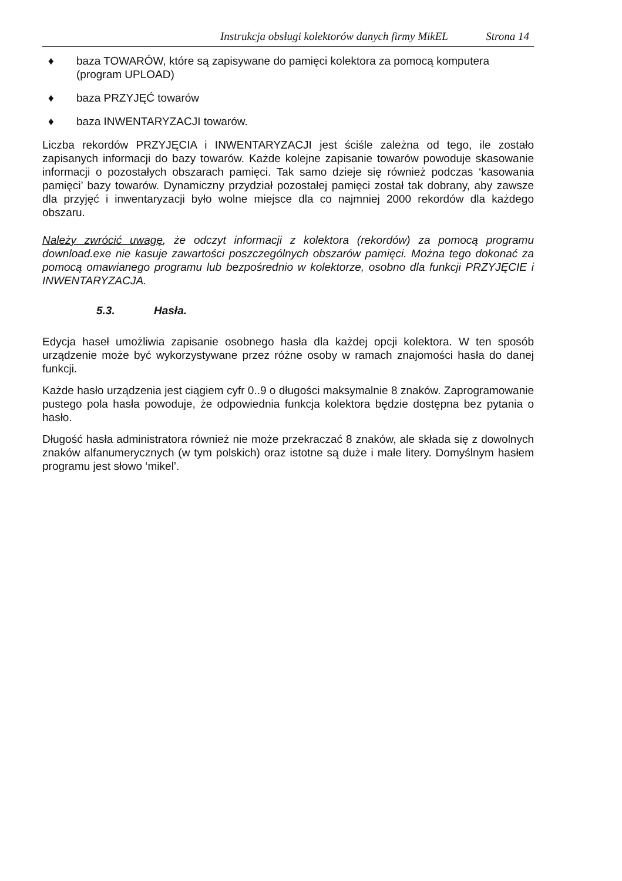Instrukcja obsługi kolektorów danych firmy MikEL Strona 14
♦ baza TOWARÓW, które są zapisywane do pamięci kolektora za pomocą komputera (program UPLOAD)
♦ baza PRZYJĘĆ towarów
♦ baza INWENTARYZACJI towarów.
Liczba rekordów PRZYJĘCIA i INWENTARYZACJI jest ściśle zależna od tego, ile zostało zapisanych informacji do bazy towarów. Każde kolejne zapisanie towarów powoduje skasowanie informacji o pozostałych obszarach pamięci. Tak samo dzieje się również podczas ‘kasowania pamięci’ bazy towarów. Dynamiczny przydział pozostałej pamięci został tak dobrany, aby zawsze dla przyjęć i inwentaryzacji było wolne miejsce dla co najmniej 2000 rekordów dla każdego obszaru.
Należy zwrócić uwagę, że odczyt informacji z kolektora (rekordów) za pomocą programu download.exe nie kasuje zawartości poszczególnych obszarów pamięci. Można tego dokonać za pomocą omawianego programu lub bezpośrednio w kolektorze, osobno dla funkcji PRZYJĘCIE i INWENTARYZACJA.
5.3. Hasła.
Edycja haseł umożliwia zapisanie osobnego hasła dla każdej opcji kolektora. W ten sposób urządzenie może być wykorzystywane przez różne osoby w ramach znajomości hasła do danej funkcji.
Każde hasło urządzenia jest ciągiem cyfr 0..9 o długości maksymalnie 8 znaków. Zaprogramowanie pustego pola hasła powoduje, że odpowiednia funkcja kolektora będzie dostępna bez pytania o hasło.
Długość hasła administratora również nie może przekraczać 8 znaków, ale składa się z dowolnych znaków alfanumerycznych (w tym polskich) oraz istotne są duże i małe litery. Domyślnym hasłem programu jest słowo ‘mikel’.